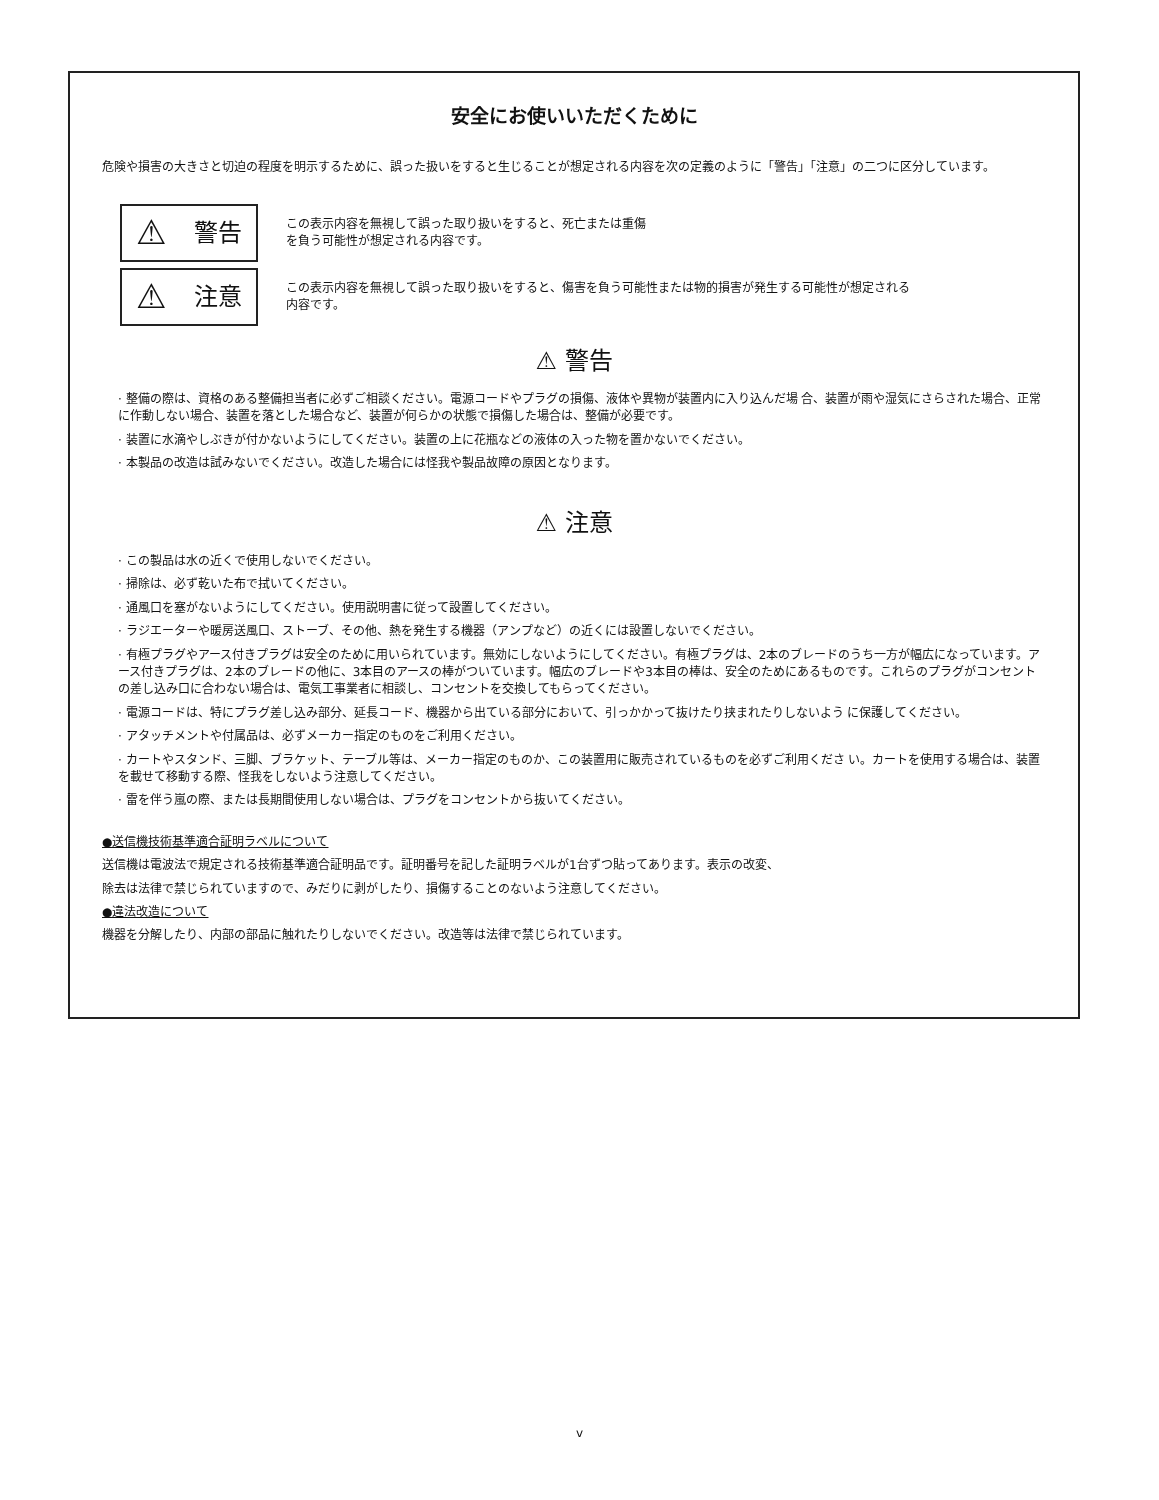安全にお使いいただくために
危険や損害の大きさと切迫の程度を明示するために、誤った扱いをすると生じることが想定される内容を次の定義のように「警告」「注意」の二つに区分しています。
⚠ 警告
この表示内容を無視して誤った取り扱いをすると、死亡または重傷
を負う可能性が想定される内容です。
⚠ 注意
この表示内容を無視して誤った取り扱いをすると、傷害を負う可能性または物的損害が発生する可能性が想定される
内容です。
⚠ 警告
· 整備の際は、資格のある整備担当者に必ずご相談ください。電源コードやプラグの損傷、液体や異物が装置内に入り込んだ場 合、装置が雨や湿気にさらされた場合、正常に作動しない場合、装置を落とした場合など、装置が何らかの状態で損傷した場合は、整備が必要です。
· 装置に水滴やしぶきが付かないようにしてください。装置の上に花瓶などの液体の入った物を置かないでください。
· 本製品の改造は試みないでください。改造した場合には怪我や製品故障の原因となります。
⚠ 注意
· この製品は水の近くで使用しないでください。
· 掃除は、必ず乾いた布で拭いてください。
· 通風口を塞がないようにしてください。使用説明書に従って設置してください。
· ラジエーターや暖房送風口、ストーブ、その他、熱を発生する機器（アンプなど）の近くには設置しないでください。
· 有極プラグやアース付きプラグは安全のために用いられています。無効にしないようにしてください。有極プラグは、2本のブレードのうち一方が幅広になっています。アース付きプラグは、2本のブレードの他に、3本目のアースの棒がついています。幅広のブレードや3本目の棒は、安全のためにあるものです。これらのプラグがコンセントの差し込み口に合わない場合は、電気工事業者に相談し、コンセントを交換してもらってください。
· 電源コードは、特にプラグ差し込み部分、延長コード、機器から出ている部分において、引っかかって抜けたり挟まれたりしないよう に保護してください。
· アタッチメントや付属品は、必ずメーカー指定のものをご利用ください。
· カートやスタンド、三脚、ブラケット、テーブル等は、メーカー指定のものか、この装置用に販売されているものを必ずご利用くださ い。カートを使用する場合は、装置を載せて移動する際、怪我をしないよう注意してください。
· 雷を伴う嵐の際、または長期間使用しない場合は、プラグをコンセントから抜いてください。
●送信機技術基準適合証明ラベルについて
送信機は電波法で規定される技術基準適合証明品です。証明番号を記した証明ラベルが1台ずつ貼ってあります。表示の改変、
除去は法律で禁じられていますので、みだりに剥がしたり、損傷することのないよう注意してください。
●違法改造について
機器を分解したり、内部の部品に触れたりしないでください。改造等は法律で禁じられています。
v